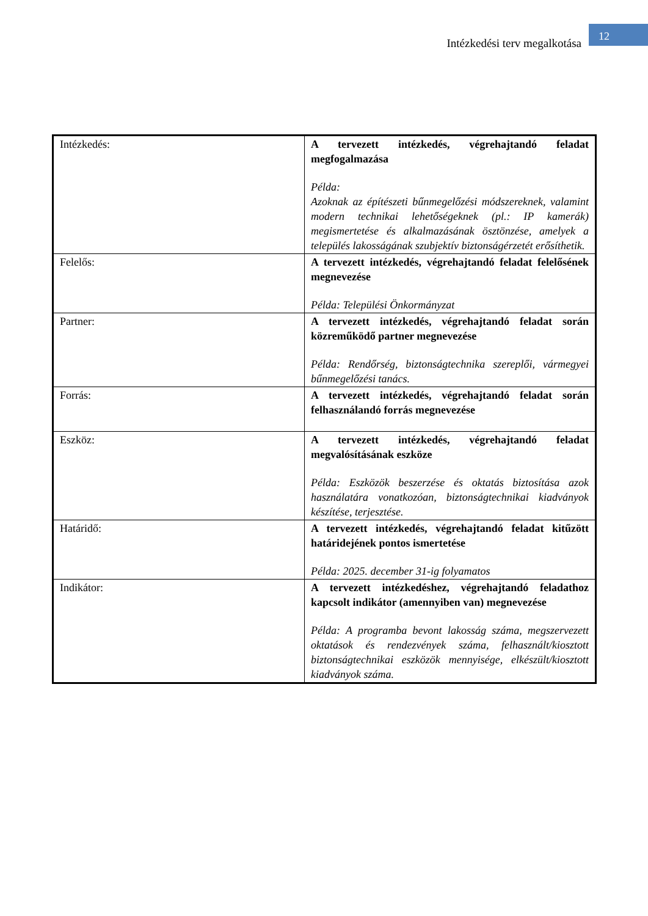Intézkedési terv megalkotása
12
| Intézkedés: | A tervezett intézkedés, végrehajtandó feladat megfogalmazása Példa: Azoknak az építészeti bűnmegelőzési módszereknek, valamint modern technikai lehetőségeknek (pl.: IP kamerák) megismertetése és alkalmazásának ösztönzése, amelyek a település lakosságának szubjektív biztonságérzetét erősíthetik. |
| Felelős: | A tervezett intézkedés, végrehajtandó feladat felelősének megnevezése Példa: Települési Önkormányzat |
| Partner: | A tervezett intézkedés, végrehajtandó feladat során közreműködő partner megnevezése Példa: Rendőrség, biztonságtechnika szereplői, vármegyei bűnmegelőzési tanács. |
| Forrás: | A tervezett intézkedés, végrehajtandó feladat során felhasználandó forrás megnevezése |
| Eszköz: | A tervezett intézkedés, végrehajtandó feladat megvalósításának eszköze Példa: Eszközök beszerzése és oktatás biztosítása azok használatára vonatkozóan, biztonságtechnikai kiadványok készítése, terjesztése. |
| Határidő: | A tervezett intézkedés, végrehajtandó feladat kitűzött határidejének pontos ismertetése Példa: 2025. december 31-ig folyamatos |
| Indikátor: | A tervezett intézkedéshez, végrehajtandó feladathoz kapcsolt indikátor (amennyiben van) megnevezése Példa: A programba bevont lakosság száma, megszervezett oktatások és rendezvények száma, felhasznált/kiosztott biztonságtechnikai eszközök mennyisége, elkészült/kiosztott kiadványok száma. |